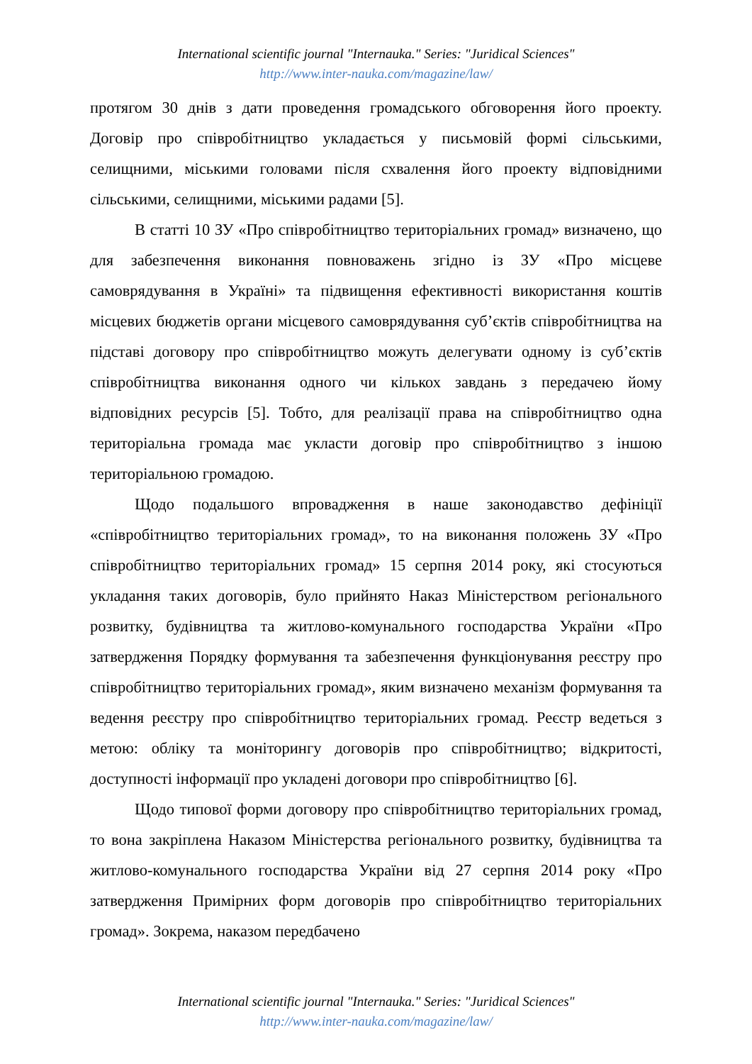International scientific journal "Internauka." Series: "Juridical Sciences"
http://www.inter-nauka.com/magazine/law/
протягом 30 днів з дати проведення громадського обговорення його проекту. Договір про співробітництво укладається у письмовій формі сільськими, селищними, міськими головами після схвалення його проекту відповідними сільськими, селищними, міськими радами [5].
В статті 10 ЗУ «Про співробітництво територіальних громад» визначено, що для забезпечення виконання повноважень згідно із ЗУ «Про місцеве самоврядування в Україні» та підвищення ефективності використання коштів місцевих бюджетів органи місцевого самоврядування суб’єктів співробітництва на підставі договору про співробітництво можуть делегувати одному із суб’єктів співробітництва виконання одного чи кількох завдань з передачею йому відповідних ресурсів [5]. Тобто, для реалізації права на співробітництво одна територіальна громада має укласти договір про співробітництво з іншою територіальною громадою.
Щодо подальшого впровадження в наше законодавство дефініції «співробітництво територіальних громад», то на виконання положень ЗУ «Про співробітництво територіальних громад» 15 серпня 2014 року, які стосуються укладання таких договорів, було прийнято Наказ Міністерством регіонального розвитку, будівництва та житлово-комунального господарства України «Про затвердження Порядку формування та забезпечення функціонування реєстру про співробітництво територіальних громад», яким визначено механізм формування та ведення реєстру про співробітництво територіальних громад. Реєстр ведеться з метою: обліку та моніторингу договорів про співробітництво; відкритості, доступності інформації про укладені договори про співробітництво [6].
Щодо типової форми договору про співробітництво територіальних громад, то вона закріплена Наказом Міністерства регіонального розвитку, будівництва та житлово-комунального господарства України від 27 серпня 2014 року «Про затвердження Примірних форм договорів про співробітництво територіальних громад». Зокрема, наказом передбачено
International scientific journal "Internauka." Series: "Juridical Sciences"
http://www.inter-nauka.com/magazine/law/